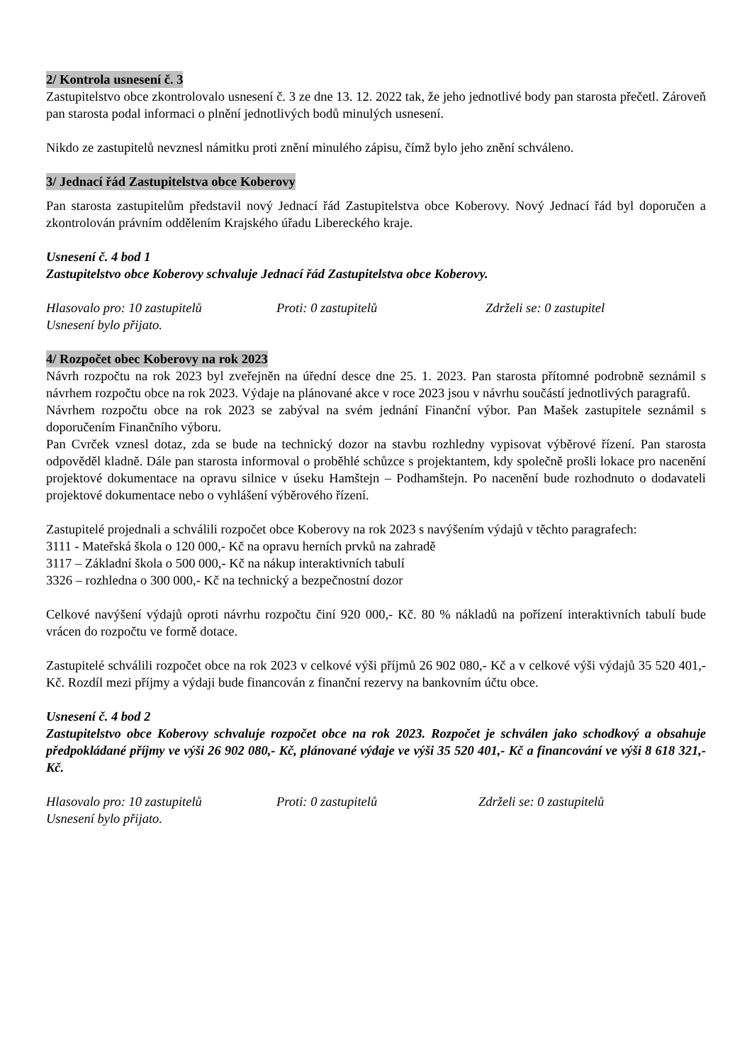2/ Kontrola usnesení č. 3
Zastupitelstvo obce zkontrolovalo usnesení č. 3 ze dne 13. 12. 2022 tak, že jeho jednotlivé body pan starosta přečetl. Zároveň pan starosta podal informaci o plnění jednotlivých bodů minulých usnesení.
Nikdo ze zastupitelů nevznesl námitku proti znění minulého zápisu, čímž bylo jeho znění schváleno.
3/ Jednací řád Zastupitelstva obce Koberovy
Pan starosta zastupitelům představil nový Jednací řád Zastupitelstva obce Koberovy. Nový Jednací řád byl doporučen a zkontrolován právním oddělením Krajského úřadu Libereckého kraje.
Usnesení č. 4 bod 1
Zastupitelstvo obce Koberovy schvaluje Jednací řád Zastupitelstva obce Koberovy.
Hlasovalo pro: 10 zastupitelů Proti: 0 zastupitelů Zdrželi se: 0 zastupitel
Usnesení bylo přijato.
4/ Rozpočet obec Koberovy na rok 2023
Návrh rozpočtu na rok 2023 byl zveřejněn na úřední desce dne 25. 1. 2023. Pan starosta přítomné podrobně seznámil s návrhem rozpočtu obce na rok 2023. Výdaje na plánované akce v roce 2023 jsou v návrhu součástí jednotlivých paragrafů.
Návrhem rozpočtu obce na rok 2023 se zabýval na svém jednání Finanční výbor. Pan Mašek zastupitele seznámil s doporučením Finančního výboru.
Pan Cvrček vznesl dotaz, zda se bude na technický dozor na stavbu rozhledny vypisovat výběrové řízení. Pan starosta odpověděl kladně. Dále pan starosta informoval o proběhlé schůzce s projektantem, kdy společně prošli lokace pro nacenění projektové dokumentace na opravu silnice v úseku Hamštejn – Podhamštejn. Po nacenění bude rozhodnuto o dodavateli projektové dokumentace nebo o vyhlášení výběrového řízení.
Zastupitelé projednali a schválili rozpočet obce Koberovy na rok 2023 s navýšením výdajů v těchto paragrafech:
3111 - Mateřská škola o 120 000,- Kč na opravu herních prvků na zahradě
3117 – Základní škola o 500 000,- Kč na nákup interaktivních tabulí
3326 – rozhledna o 300 000,- Kč na technický a bezpečnostní dozor
Celkové navýšení výdajů oproti návrhu rozpočtu činí 920 000,- Kč. 80 % nákladů na pořízení interaktivních tabulí bude vrácen do rozpočtu ve formě dotace.
Zastupitelé schválili rozpočet obce na rok 2023 v celkové výši příjmů 26 902 080,- Kč a v celkové výši výdajů 35 520 401,- Kč. Rozdíl mezi příjmy a výdaji bude financován z finanční rezervy na bankovním účtu obce.
Usnesení č. 4 bod 2
Zastupitelstvo obce Koberovy schvaluje rozpočet obce na rok 2023. Rozpočet je schválen jako schodkový a obsahuje předpokládané příjmy ve výši 26 902 080,- Kč, plánované výdaje ve výši 35 520 401,- Kč a financování ve výši 8 618 321,- Kč.
Hlasovalo pro: 10 zastupitelů Proti: 0 zastupitelů Zdrželi se: 0 zastupitelů
Usnesení bylo přijato.